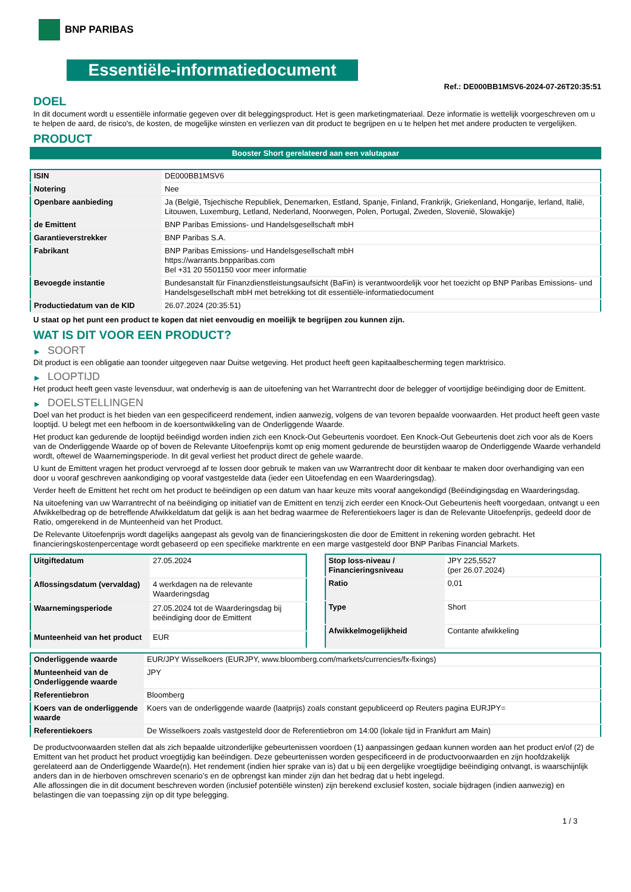BNP PARIBAS
Essentiële-informatiedocument
Ref.: DE000BB1MSV6-2024-07-26T20:35:51
DOEL
In dit document wordt u essentiële informatie gegeven over dit beleggingsproduct. Het is geen marketingmateriaal. Deze informatie is wettelijk voorgeschreven om u te helpen de aard, de risico's, de kosten, de mogelijke winsten en verliezen van dit product te begrijpen en u te helpen het met andere producten te vergelijken.
PRODUCT
Booster Short gerelateerd aan een valutapaar
| ISIN | DE000BB1MSV6 |
| Notering | Nee |
| Openbare aanbieding | Ja (België, Tsjechische Republiek, Denemarken, Estland, Spanje, Finland, Frankrijk, Griekenland, Hongarije, Ierland, Italië, Litouwen, Luxemburg, Letland, Nederland, Noorwegen, Polen, Portugal, Zweden, Slovenië, Slowakije) |
| de Emittent | BNP Paribas Emissions- und Handelsgesellschaft mbH |
| Garantieverstrekker | BNP Paribas S.A. |
| Fabrikant | BNP Paribas Emissions- und Handelsgesellschaft mbH https://warrants.bnpparibas.com Bel +31 20 5501150 voor meer informatie |
| Bevoegde instantie | Bundesanstalt für Finanzdienstleistungsaufsicht (BaFin) is verantwoordelijk voor het toezicht op BNP Paribas Emissions- und Handelsgesellschaft mbH met betrekking tot dit essentiële-informatiedocument |
| Productiedatum van de KID | 26.07.2024 (20:35:51) |
U staat op het punt een product te kopen dat niet eenvoudig en moeilijk te begrijpen zou kunnen zijn.
WAT IS DIT VOOR EEN PRODUCT?
▶ SOORT
Dit product is een obligatie aan toonder uitgegeven naar Duitse wetgeving. Het product heeft geen kapitaalbescherming tegen marktrisico.
▶ LOOPTIJD
Het product heeft geen vaste levensduur, wat onderhevig is aan de uitoefening van het Warrantrecht door de belegger of voortijdige beëindiging door de Emittent.
▶ DOELSTELLINGEN
Doel van het product is het bieden van een gespecificeerd rendement, indien aanwezig, volgens de van tevoren bepaalde voorwaarden. Het product heeft geen vaste looptijd. U belegt met een hefboom in de koersontwikkeling van de Onderliggende Waarde.
Het product kan gedurende de looptijd beëindigd worden indien zich een Knock-Out Gebeurtenis voordoet. Een Knock-Out Gebeurtenis doet zich voor als de Koers van de Onderliggende Waarde op of boven de Relevante Uitoefenprijs komt op enig moment gedurende de beurstijden waarop de Onderliggende Waarde verhandeld wordt, oftewel de Waarnemingsperiode. In dit geval verliest het product direct de gehele waarde.
U kunt de Emittent vragen het product vervroegd af te lossen door gebruik te maken van uw Warrantrecht door dit kenbaar te maken door overhandiging van een door u vooraf geschreven aankondiging op vooraf vastgestelde data (ieder een Uitoefendag en een Waarderingsdag).
Verder heeft de Emittent het recht om het product te beëindigen op een datum van haar keuze mits vooraf aangekondigd (Beëindigingsdag en Waarderingsdag.
Na uitoefening van uw Warrantrecht of na beëindiging op initiatief van de Emittent en tenzij zich eerder een Knock-Out Gebeurtenis heeft voorgedaan, ontvangt u een Afwikkelbedrag op de betreffende Afwikkeldatum dat gelijk is aan het bedrag waarmee de Referentiekoers lager is dan de Relevante Uitoefenprijs, gedeeld door de Ratio, omgerekend in de Munteenheid van het Product.
De Relevante Uitoefenprijs wordt dagelijks aangepast als gevolg van de financieringskosten die door de Emittent in rekening worden gebracht. Het financieringskostenpercentage wordt gebaseerd op een specifieke marktrente en een marge vastgesteld door BNP Paribas Financial Markets.
| Uitgiftedatum | 27.05.2024 |
| Aflossingsdatum (vervaldag) | 4 werkdagen na de relevante Waarderingsdag |
| Waarnemingsperiode | 27.05.2024 tot de Waarderingsdag bij beëindiging door de Emittent |
| Munteenheid van het product | EUR |
| Stop loss-niveau / Financieringsniveau | JPY 225,5527 (per 26.07.2024) |
| Ratio | 0,01 |
| Type | Short |
| Afwikkelmogelijkheid | Contante afwikkeling |
| Onderliggende waarde | EUR/JPY Wisselkoers (EURJPY, www.bloomberg.com/markets/currencies/fx-fixings) |
| Munteenheid van de Onderliggende waarde | JPY |
| Referentiebron | Bloomberg |
| Koers van de onderliggende waarde | Koers van de onderliggende waarde (laatprijs) zoals constant gepubliceerd op Reuters pagina EURJPY= |
| Referentiekoers | De Wisselkoers zoals vastgesteld door de Referentiebron om 14:00 (lokale tijd in Frankfurt am Main) |
De productvoorwaarden stellen dat als zich bepaalde uitzonderlijke gebeurtenissen voordoen (1) aanpassingen gedaan kunnen worden aan het product en/of (2) de Emittent van het product het product vroegtijdig kan beëindigen. Deze gebeurtenissen worden gespecificeerd in de productvoorwaarden en zijn hoofdzakelijk gerelateerd aan de Onderliggende Waarde(n). Het rendement (indien hier sprake van is) dat u bij een dergelijke vroegtijdige beëindiging ontvangt, is waarschijnlijk anders dan in de hierboven omschreven scenario’s en de opbrengst kan minder zijn dan het bedrag dat u hebt ingelegd.
Alle aflossingen die in dit document beschreven worden (inclusief potentiële winsten) zijn berekend exclusief kosten, sociale bijdragen (indien aanwezig) en belastingen die van toepassing zijn op dit type belegging.
1 / 3